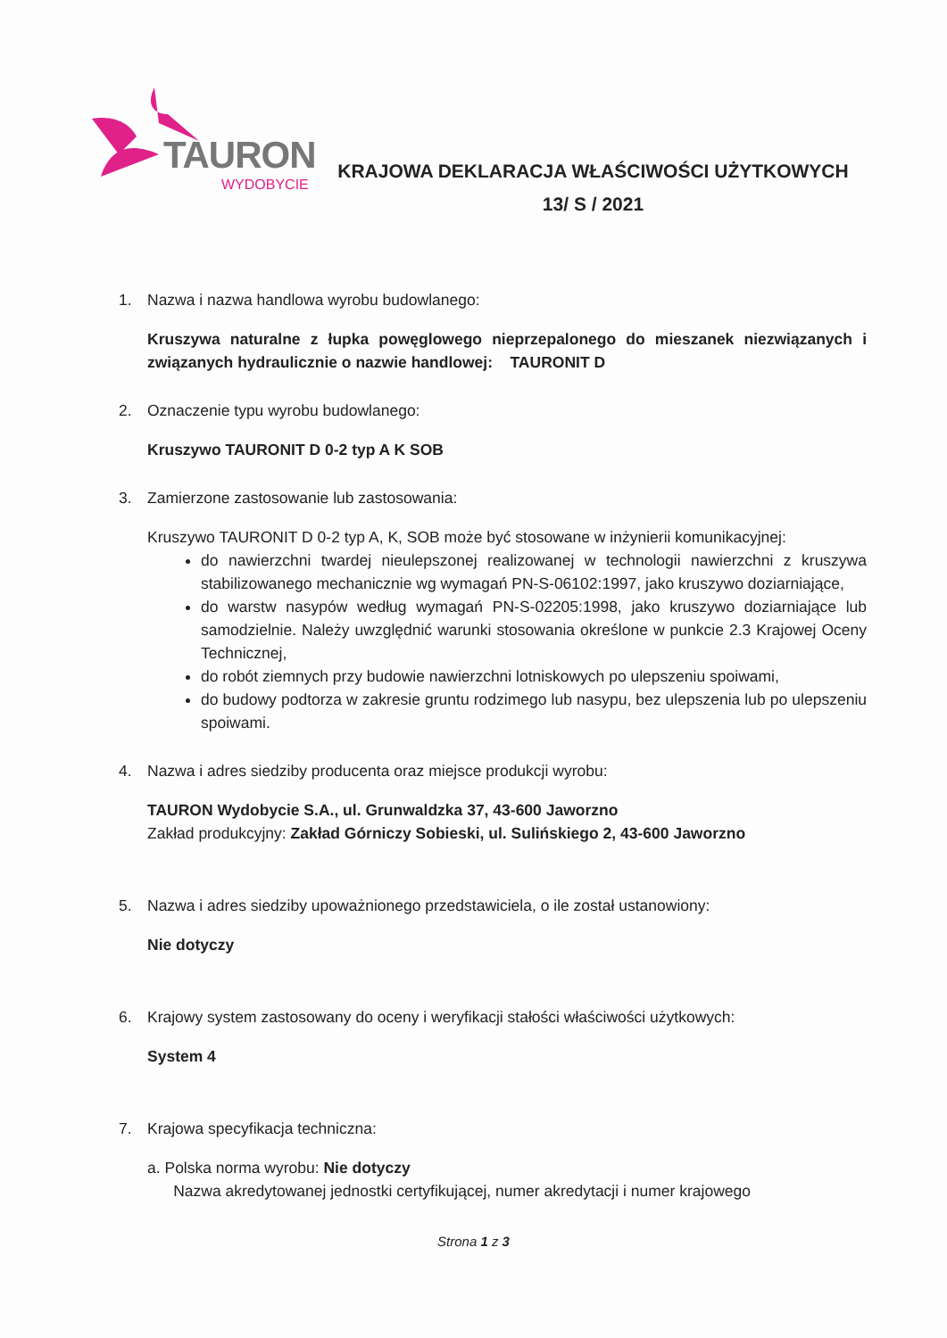TAURON
WYDOBYCIE
KRAJOWA DEKLARACJA WŁAŚCIWOŚCI UŻYTKOWYCH
13/ S / 2021
1. Nazwa i nazwa handlowa wyrobu budowlanego:
Kruszywa naturalne z łupka powęglowego nieprzepalonego do mieszanek niezwiązanych i związanych hydraulicznie o nazwie handlowej: TAURONIT D
2. Oznaczenie typu wyrobu budowlanego:
Kruszywo TAURONIT D 0-2 typ A K SOB
3. Zamierzone zastosowanie lub zastosowania:
Kruszywo TAURONIT D 0-2 typ A, K, SOB może być stosowane w inżynierii komunikacyjnej:
do nawierzchni twardej nieulepszonej realizowanej w technologii nawierzchni z kruszywa stabilizowanego mechanicznie wg wymagań PN-S-06102:1997, jako kruszywo doziarniające,
do warstw nasypów według wymagań PN-S-02205:1998, jako kruszywo doziarniające lub samodzielnie. Należy uwzględnić warunki stosowania określone w punkcie 2.3 Krajowej Oceny Technicznej,
do robót ziemnych przy budowie nawierzchni lotniskowych po ulepszeniu spoiwami,
do budowy podtorza w zakresie gruntu rodzimego lub nasypu, bez ulepszenia lub po ulepszeniu spoiwami.
4. Nazwa i adres siedziby producenta oraz miejsce produkcji wyrobu:
TAURON Wydobycie S.A., ul. Grunwaldzka 37, 43-600 Jaworzno
Zakład produkcyjny: Zakład Górniczy Sobieski, ul. Sulińskiego 2, 43-600 Jaworzno
5. Nazwa i adres siedziby upoważnionego przedstawiciela, o ile został ustanowiony:
Nie dotyczy
6. Krajowy system zastosowany do oceny i weryfikacji stałości właściwości użytkowych:
System 4
7. Krajowa specyfikacja techniczna:
a. Polska norma wyrobu: Nie dotyczy
Nazwa akredytowanej jednostki certyfikującej, numer akredytacji i numer krajowego
Strona 1 z 3